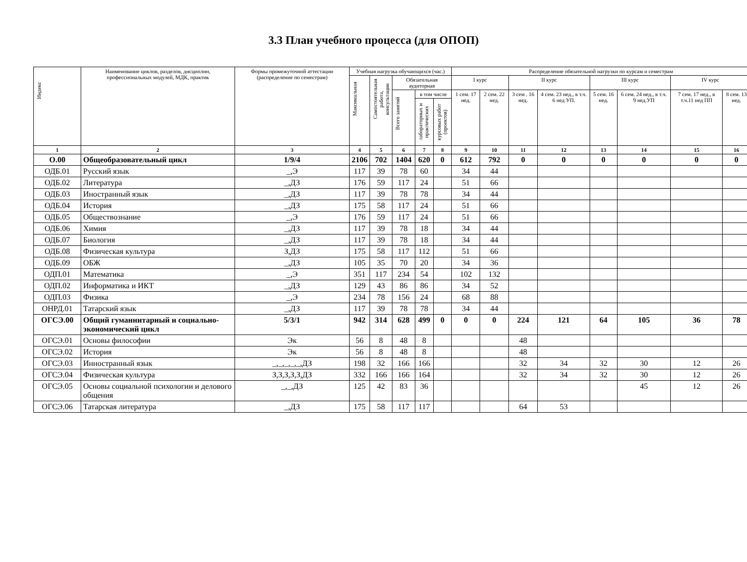3.3 План учебного процесса (для ОПОП)
| Индекс | Наименование циклов, разделов, дисциплин, профессиональных модулей, МДК, практик | Формы промежуточной аттестации (распределение по семестрам) | Учебная нагрузка обучающихся (час.) | | | | | Распределение обязательной нагрузки по курсам и семестрам | | | | | | | |
| --- | --- | --- | --- | --- | --- | --- | --- | --- | --- | --- | --- | --- | --- | --- | --- |
| | | | Максимальная | Самостоятельная работа, консультации | Обязательная аудиторная | | | I курс | | II курс | | III курс | | IV курс | |
| | | | | | Всего занятий | в том числе | | 1 сем. 17 нед. | 2 сем. 22 нед. | 3 сем . 16 нед. | 4 сем. 23 нед., в т.ч. 6 нед УП. | 5 сем. 16 нед. | 6 сем. 24 нед., в т.ч. 9 нед.УП | 7 сем. 17 нед., в т.ч.11 нед ПП | 8 сем. 13 нед. |
| | | | | | | лабораторных и практических | курсовых работ (проектов) | | | | | | | | |
| 1 | 2 | 3 | 4 | 5 | 6 | 7 | 8 | 9 | 10 | 11 | 12 | 13 | 14 | 15 | 16 |
| О.00 | Общеобразовательный цикл | 1/9/4 | 2106 | 702 | 1404 | 620 | 0 | 612 | 792 | 0 | 0 | 0 | 0 | 0 | 0 |
| ОДБ.01 | Русский язык | _,Э | 117 | 39 | 78 | 60 | | 34 | 44 | | | | | | |
| ОДБ.02 | Литература | _,ДЗ | 176 | 59 | 117 | 24 | | 51 | 66 | | | | | | |
| ОДБ.03 | Иностранный язык | _,ДЗ | 117 | 39 | 78 | 78 | | 34 | 44 | | | | | | |
| ОДБ.04 | История | _,ДЗ | 175 | 58 | 117 | 24 | | 51 | 66 | | | | | | |
| ОДБ.05 | Обществознание | _,Э | 176 | 59 | 117 | 24 | | 51 | 66 | | | | | | |
| ОДБ.06 | Химия | _,ДЗ | 117 | 39 | 78 | 18 | | 34 | 44 | | | | | | |
| ОДБ.07 | Биология | _,ДЗ | 117 | 39 | 78 | 18 | | 34 | 44 | | | | | | |
| ОДБ.08 | Физическая культура | З,ДЗ | 175 | 58 | 117 | 112 | | 51 | 66 | | | | | | |
| ОДБ.09 | ОБЖ | _,ДЗ | 105 | 35 | 70 | 20 | | 34 | 36 | | | | | | |
| ОДП.01 | Математика | _,Э | 351 | 117 | 234 | 54 | | 102 | 132 | | | | | | |
| ОДП.02 | Информатика и ИКТ | _,ДЗ | 129 | 43 | 86 | 86 | | 34 | 52 | | | | | | |
| ОДП.03 | Физика | _,Э | 234 | 78 | 156 | 24 | | 68 | 88 | | | | | | |
| ОНРД.01 | Татарский язык | _,ДЗ | 117 | 39 | 78 | 78 | | 34 | 44 | | | | | | |
| ОГСЭ.00 | Общий гуманнитарный и социально-экономический цикл | 5/3/1 | 942 | 314 | 628 | 499 | 0 | 0 | 0 | 224 | 121 | 64 | 105 | 36 | 78 |
| ОГСЭ.01 | Основы философии | Эк | 56 | 8 | 48 | 8 | | | | 48 | | | | | |
| ОГСЭ.02 | История | Эк | 56 | 8 | 48 | 8 | | | | 48 | | | | | |
| ОГСЭ.03 | Инностранный язык | _,_,_,_,_,ДЗ | 198 | 32 | 166 | 166 | | | | 32 | 34 | 32 | 30 | 12 | 26 |
| ОГСЭ.04 | Физическая культура | З,З,З,З,З,ДЗ | 332 | 166 | 166 | 164 | | | | 32 | 34 | 32 | 30 | 12 | 26 |
| ОГСЭ.05 | Основы социальной психологии и делового общения | _,_,ДЗ | 125 | 42 | 83 | 36 | | | | | | | 45 | 12 | 26 |
| ОГСЭ.06 | Татарская литература | _,ДЗ | 175 | 58 | 117 | 117 | | | | 64 | 53 | | | | |